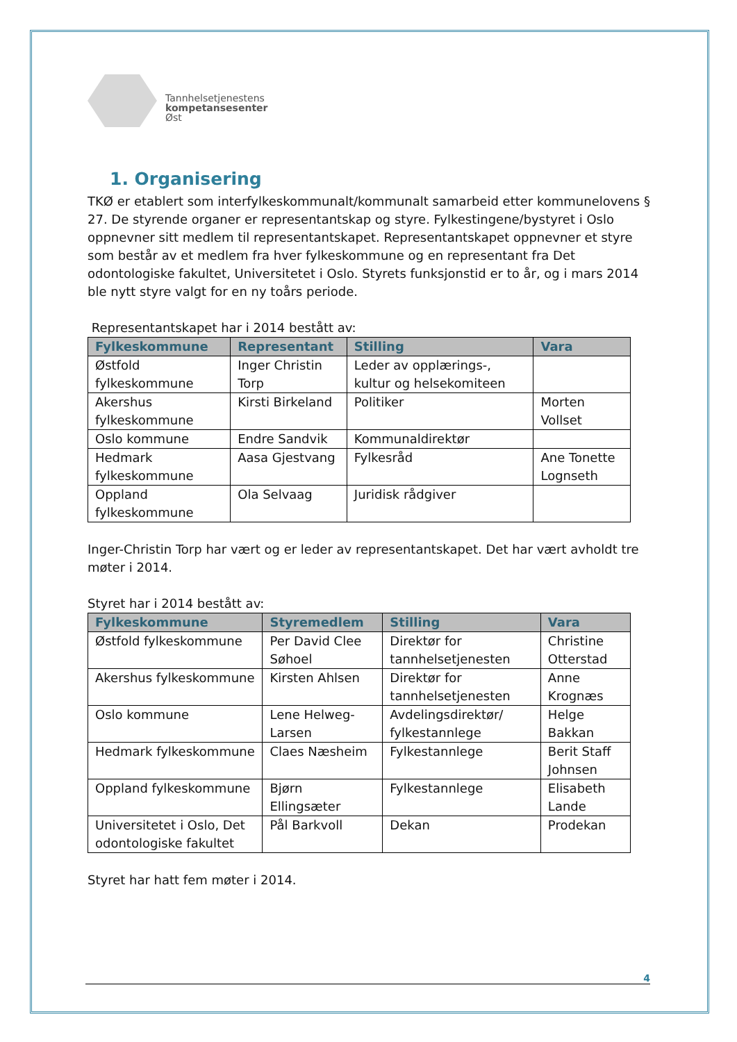Tannhelsetjenestens
kompetansesenter
Øst
1. Organisering
TKØ er etablert som interfylkeskommunalt/kommunalt samarbeid etter kommunelovens § 27. De styrende organer er representantskap og styre. Fylkestingene/bystyret i Oslo oppnevner sitt medlem til representantskapet. Representantskapet oppnevner et styre som består av et medlem fra hver fylkeskommune og en representant fra Det odontologiske fakultet, Universitetet i Oslo. Styrets funksjonstid er to år, og i mars 2014 ble nytt styre valgt for en ny toårs periode.
Representantskapet har i 2014 bestått av:
| Fylkeskommune | Representant | Stilling | Vara |
| --- | --- | --- | --- |
| Østfold fylkeskommune | Inger Christin Torp | Leder av opplærings-, kultur og helsekomiteen | |
| Akershus fylkeskommune | Kirsti Birkeland | Politiker | Morten Vollset |
| Oslo kommune | Endre Sandvik | Kommunaldirektør | |
| Hedmark fylkeskommune | Aasa Gjestvang | Fylkesråd | Ane Tonette Lognseth |
| Oppland fylkeskommune | Ola Selvaag | Juridisk rådgiver | |
Inger-Christin Torp har vært og er leder av representantskapet. Det har vært avholdt tre møter i 2014.
Styret har i 2014 bestått av:
| Fylkeskommune | Styremedlem | Stilling | Vara |
| --- | --- | --- | --- |
| Østfold fylkeskommune | Per David Clee Søhoel | Direktør for tannhelsetjenesten | Christine Otterstad |
| Akershus fylkeskommune | Kirsten Ahlsen | Direktør for tannhelsetjenesten | Anne Krognæs |
| Oslo kommune | Lene Helweg-Larsen | Avdelingsdirektør/ fylkestannlege | Helge Bakkan |
| Hedmark fylkeskommune | Claes Næsheim | Fylkestannlege | Berit Staff Johnsen |
| Oppland fylkeskommune | Bjørn Ellingsæter | Fylkestannlege | Elisabeth Lande |
| Universitetet i Oslo, Det odontologiske fakultet | Pål Barkvoll | Dekan | Prodekan |
Styret har hatt fem møter i 2014.
4